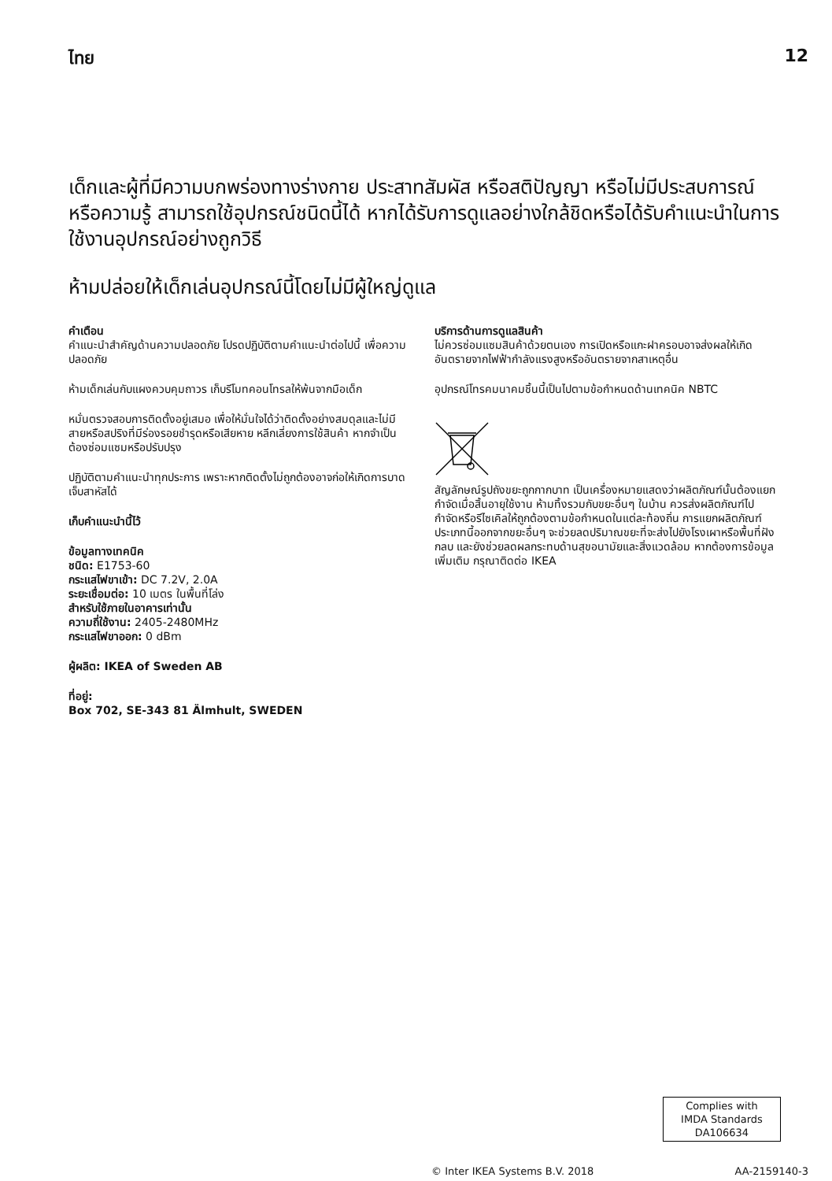ไทย 12
เด็กและผู้ที่มีความบกพร่องทางร่างกาย ประสาทสัมผัส หรือสติปัญญา หรือไม่มีประสบการณ์หรือความรู้ สามารถใช้อุปกรณ์ชนิดนี้ได้ หากได้รับการดูแลอย่างใกล้ชิดหรือได้รับคำแนะนำในการใช้งานอุปกรณ์อย่างถูกวิธี
ห้ามปล่อยให้เด็กเล่นอุปกรณ์นี้โดยไม่มีผู้ใหญ่ดูแล
คำเตือน
คำแนะนำสำคัญด้านความปลอดภัย โปรดปฏิบัติตามคำแนะนำต่อไปนี้ เพื่อความปลอดภัย
ห้ามเด็กเล่นกับแผงควบคุมถาวร เก็บรีโมทคอนโทรลให้พ้นจากมือเด็ก
หมั่นตรวจสอบการติดตั้งอยู่เสมอ เพื่อให้มั่นใจได้ว่าติดตั้งอย่างสมดุลและไม่มีสายหรือสปริงที่มีร่องรอยชำรุดหรือเสียหาย หลีกเลี่ยงการใช้สินค้า หากจำเป็นต้องซ่อมแซมหรือปรับปรุง
ปฏิบัติตามคำแนะนำทุกประการ เพราะหากติดตั้งไม่ถูกต้องอาจก่อให้เกิดการบาดเจ็บสาหัสได้
เก็บคำแนะนำนี้ไว้
ข้อมูลทางเทคนิค
ชนิด: E1753-60
กระแสไฟขาเข้า: DC 7.2V, 2.0A
ระยะเชื่อมต่อ: 10 เมตร ในพื้นที่โล่ง
สำหรับใช้ภายในอาคารเท่านั้น
ความถี่ใช้งาน: 2405-2480MHz
กระแสไฟขาออก: 0 dBm
ผู้ผลิต: IKEA of Sweden AB
ที่อยู่:
Box 702, SE-343 81 Älmhult, SWEDEN
บริการด้านการดูแลสินค้า
ไม่ควรซ่อมแซมสินค้าด้วยตนเอง การเปิดหรือแกะฝาครอบอาจส่งผลให้เกิดอันตรายจากไฟฟ้ากำลังแรงสูงหรืออันตรายจากสาเหตุอื่น
อุปกรณ์โทรคมนาคมชิ้นนี้เป็นไปตามข้อกำหนดด้านเทคนิค NBTC
สัญลักษณ์รูปถังขยะถูกกากบาท เป็นเครื่องหมายแสดงว่าผลิตภัณฑ์นั้นต้องแยกกำจัดเมื่อสิ้นอายุใช้งาน ห้ามทิ้งรวมกับขยะอื่นๆ ในบ้าน ควรส่งผลิตภัณฑ์ไปกำจัดหรือรีไซเคิลให้ถูกต้องตามข้อกำหนดในแต่ละท้องถิ่น การแยกผลิตภัณฑ์ประเภทนี้ออกจากขยะอื่นๆ จะช่วยลดปริมาณขยะที่จะส่งไปยังโรงเผาหรือพื้นที่ฝังกลบ และยังช่วยลดผลกระทบด้านสุขอนามัยและสิ่งแวดล้อม หากต้องการข้อมูลเพิ่มเติม กรุณาติดต่อ IKEA
Complies with
IMDA Standards
DA106634
© Inter IKEA Systems B.V. 2018 AA-2159140-3